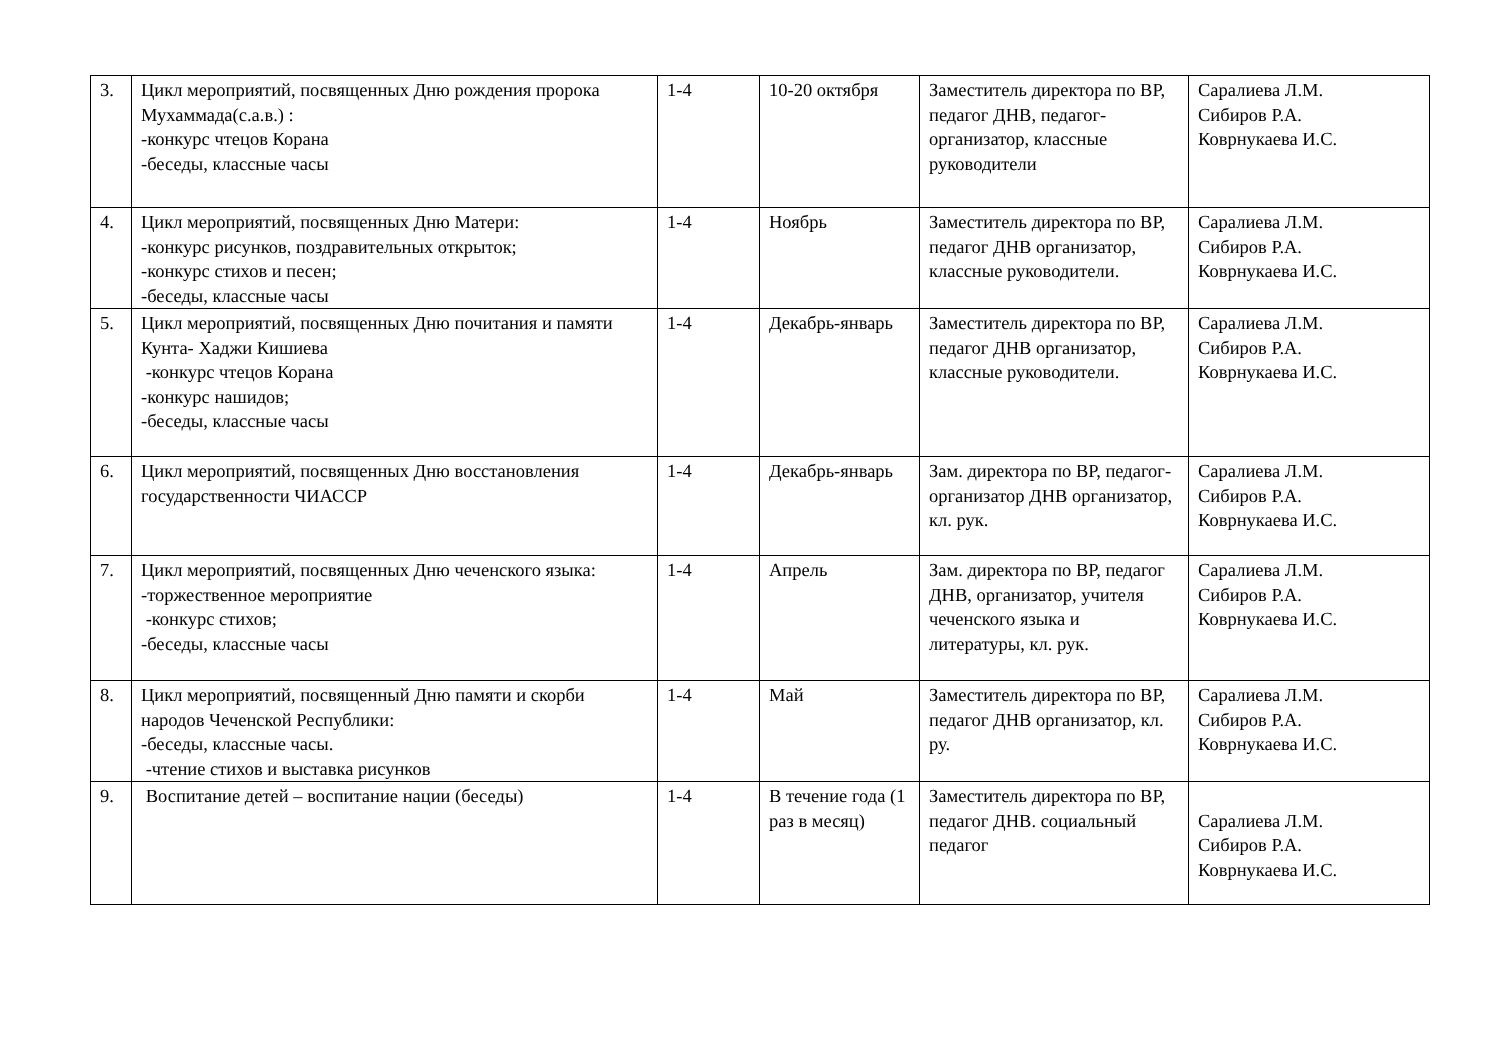| 3. | Цикл мероприятий, посвященных Дню рождения пророка Мухаммада(с.а.в.) : -конкурс чтецов Корана -беседы, классные часы | 1-4 | 10-20 октября | Заместитель директора по ВР, педагог ДНВ, педагог-организатор, классные руководители | Саралиева Л.М. Сибиров Р.А. Коврнукаева И.С. |
| 4. | Цикл мероприятий, посвященных Дню Матери: -конкурс рисунков, поздравительных открыток; -конкурс стихов и песен; -беседы, классные часы | 1-4 | Ноябрь | Заместитель директора по ВР, педагог ДНВ организатор, классные руководители. | Саралиева Л.М. Сибиров Р.А. Коврнукаева И.С. |
| 5. | Цикл мероприятий, посвященных Дню почитания и памяти Кунта- Хаджи Кишиева -конкурс чтецов Корана -конкурс нашидов; -беседы, классные часы | 1-4 | Декабрь-январь | Заместитель директора по ВР, педагог ДНВ организатор, классные руководители. | Саралиева Л.М. Сибиров Р.А. Коврнукаева И.С. |
| 6. | Цикл мероприятий, посвященных Дню восстановления государственности ЧИАССР | 1-4 | Декабрь-январь | Зам. директора по ВР, педагог-организатор ДНВ организатор, кл. рук. | Саралиева Л.М. Сибиров Р.А. Коврнукаева И.С. |
| 7. | Цикл мероприятий, посвященных Дню чеченского языка: -торжественное мероприятие -конкурс стихов; -беседы, классные часы | 1-4 | Апрель | Зам. директора по ВР, педагог ДНВ, организатор, учителя чеченского языка и литературы, кл. рук. | Саралиева Л.М. Сибиров Р.А. Коврнукаева И.С. |
| 8. | Цикл мероприятий, посвященный Дню памяти и скорби народов Чеченской Республики: -беседы, классные часы. -чтение стихов и выставка рисунков | 1-4 | Май | Заместитель директора по ВР, педагог ДНВ организатор, кл. ру. | Саралиева Л.М. Сибиров Р.А. Коврнукаева И.С. |
| 9. | Воспитание детей – воспитание нации (беседы) | 1-4 | В течение года (1 раз в месяц) | Заместитель директора по ВР, педагог ДНВ. социальный педагог | Саралиева Л.М. Сибиров Р.А. Коврнукаева И.С. |